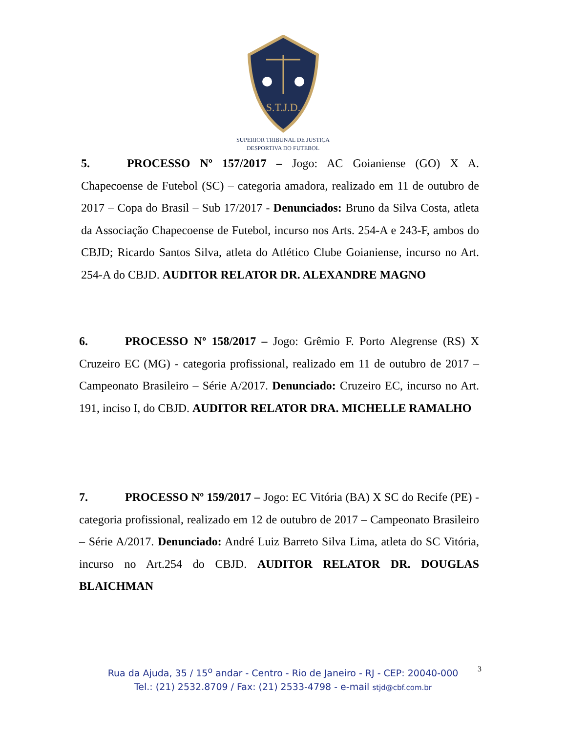S.T.J.D.
SUPERIOR TRIBUNAL DE JUSTIÇA
DESPORTIVA DO FUTEBOL
5. PROCESSO Nº 157/2017 – Jogo: AC Goianiense (GO) X A. Chapecoense de Futebol (SC) – categoria amadora, realizado em 11 de outubro de 2017 – Copa do Brasil – Sub 17/2017 - Denunciados: Bruno da Silva Costa, atleta da Associação Chapecoense de Futebol, incurso nos Arts. 254-A e 243-F, ambos do CBJD; Ricardo Santos Silva, atleta do Atlético Clube Goianiense, incurso no Art. 254-A do CBJD. AUDITOR RELATOR DR. ALEXANDRE MAGNO
6. PROCESSO Nº 158/2017 – Jogo: Grêmio F. Porto Alegrense (RS) X Cruzeiro EC (MG) - categoria profissional, realizado em 11 de outubro de 2017 – Campeonato Brasileiro – Série A/2017. Denunciado: Cruzeiro EC, incurso no Art. 191, inciso I, do CBJD. AUDITOR RELATOR DRA. MICHELLE RAMALHO
7. PROCESSO Nº 159/2017 – Jogo: EC Vitória (BA) X SC do Recife (PE) - categoria profissional, realizado em 12 de outubro de 2017 – Campeonato Brasileiro – Série A/2017. Denunciado: André Luiz Barreto Silva Lima, atleta do SC Vitória, incurso no Art.254 do CBJD. AUDITOR RELATOR DR. DOUGLAS BLAICHMAN
Rua da Ajuda, 35 / 15<sup>o</sup> andar - Centro - Rio de Janeiro - RJ - CEP: 20040-000
Tel.: (21) 2532.8709 / Fax: (21) 2533-4798 - e-mail stjd@cbf.com.br
3